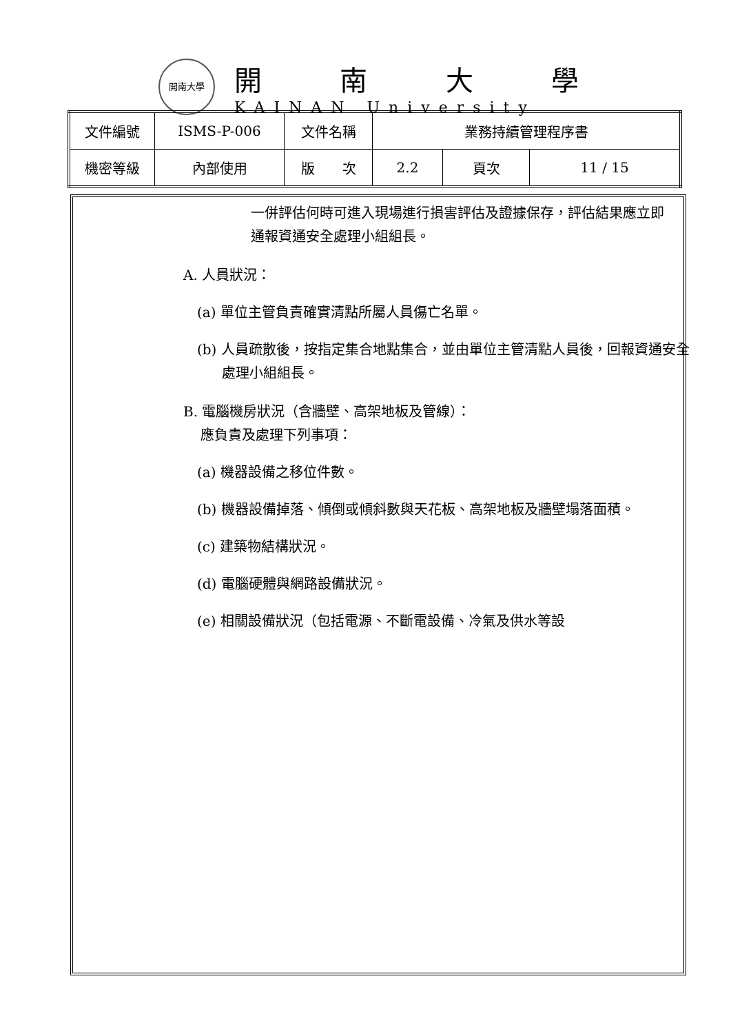開南大學
開南大學
KAINAN University
| 文件編號 | ISMS-P-006 | 文件名稱 | 業務持續管理程序書 | | |
| 機密等級 | 內部使用 | 版 次 | 2.2 | 頁次 | 11 / 15 |
一併評估何時可進入現場進行損害評估及證據保存，評估結果應立即通報資通安全處理小組組長。
A. 人員狀況：
(a) 單位主管負責確實清點所屬人員傷亡名單。
(b) 人員疏散後，按指定集合地點集合，並由單位主管清點人員後，回報資通安全處理小組組長。
B. 電腦機房狀況（含牆壁、高架地板及管線）：
應負責及處理下列事項：
(a) 機器設備之移位件數。
(b) 機器設備掉落、傾倒或傾斜數與天花板、高架地板及牆壁塌落面積。
(c) 建築物結構狀況。
(d) 電腦硬體與網路設備狀況。
(e) 相關設備狀況（包括電源、不斷電設備、冷氣及供水等設